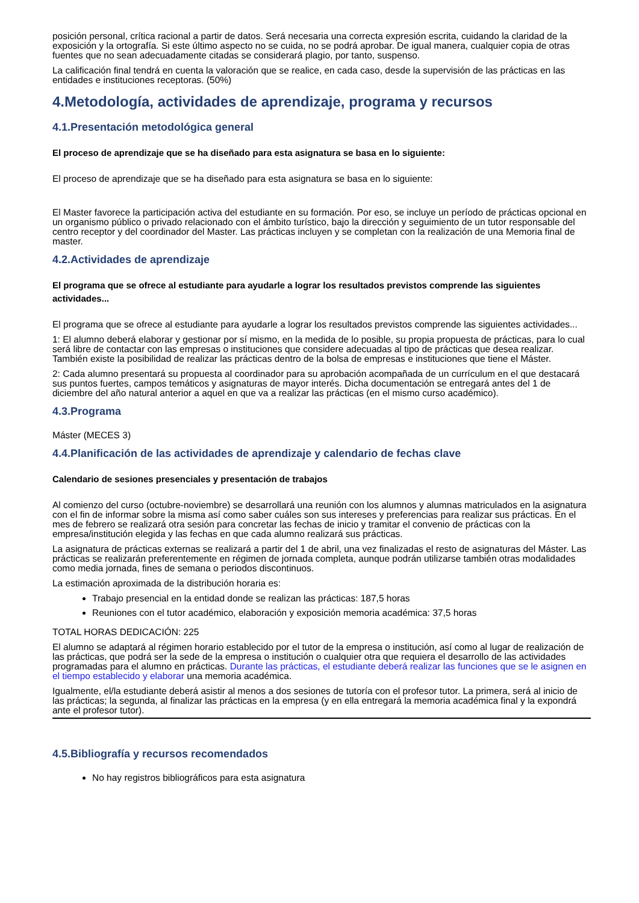posición personal, crítica racional a partir de datos. Será necesaria una correcta expresión escrita, cuidando la claridad de la exposición y la ortografía. Si este último aspecto no se cuida, no se podrá aprobar. De igual manera, cualquier copia de otras fuentes que no sean adecuadamente citadas se considerará plagio, por tanto, suspenso.
La calificación final tendrá en cuenta la valoración que se realice, en cada caso, desde la supervisión de las prácticas en las entidades e instituciones receptoras. (50%)
4.Metodología, actividades de aprendizaje, programa y recursos
4.1.Presentación metodológica general
El proceso de aprendizaje que se ha diseñado para esta asignatura se basa en lo siguiente:
El proceso de aprendizaje que se ha diseñado para esta asignatura se basa en lo siguiente:
El Master favorece la participación activa del estudiante en su formación. Por eso, se incluye un período de prácticas opcional en un organismo público o privado relacionado con el ámbito turístico, bajo la dirección y seguimiento de un tutor responsable del centro receptor y del coordinador del Master. Las prácticas incluyen y se completan con la realización de una Memoria final de master.
4.2.Actividades de aprendizaje
El programa que se ofrece al estudiante para ayudarle a lograr los resultados previstos comprende las siguientes actividades...
El programa que se ofrece al estudiante para ayudarle a lograr los resultados previstos comprende las siguientes actividades...
1: El alumno deberá elaborar y gestionar por sí mismo, en la medida de lo posible, su propia propuesta de prácticas, para lo cual será libre de contactar con las empresas o instituciones que considere adecuadas al tipo de prácticas que desea realizar. También existe la posibilidad de realizar las prácticas dentro de la bolsa de empresas e instituciones que tiene el Máster.
2: Cada alumno presentará su propuesta al coordinador para su aprobación acompañada de un currículum en el que destacará sus puntos fuertes, campos temáticos y asignaturas de mayor interés. Dicha documentación se entregará antes del 1 de diciembre del año natural anterior a aquel en que va a realizar las prácticas (en el mismo curso académico).
4.3.Programa
Máster (MECES 3)
4.4.Planificación de las actividades de aprendizaje y calendario de fechas clave
Calendario de sesiones presenciales y presentación de trabajos
Al comienzo del curso (octubre-noviembre) se desarrollará una reunión con los alumnos y alumnas matriculados en la asignatura con el fin de informar sobre la misma así como saber cuáles son sus intereses y preferencias para realizar sus prácticas. En el mes de febrero se realizará otra sesión para concretar las fechas de inicio y tramitar el convenio de prácticas con la empresa/institución elegida y las fechas en que cada alumno realizará sus prácticas.
La asignatura de prácticas externas se realizará a partir del 1 de abril, una vez finalizadas el resto de asignaturas del Máster. Las prácticas se realizarán preferentemente en régimen de jornada completa, aunque podrán utilizarse también otras modalidades como media jornada, fines de semana o periodos discontinuos.
La estimación aproximada de la distribución horaria es:
Trabajo presencial en la entidad donde se realizan las prácticas: 187,5 horas
Reuniones con el tutor académico, elaboración y exposición memoria académica: 37,5 horas
TOTAL HORAS DEDICACIÓN: 225
El alumno se adaptará al régimen horario establecido por el tutor de la empresa o institución, así como al lugar de realización de las prácticas, que podrá ser la sede de la empresa o institución o cualquier otra que requiera el desarrollo de las actividades programadas para el alumno en prácticas. Durante las prácticas, el estudiante deberá realizar las funciones que se le asignen en el tiempo establecido y elaborar una memoria académica.
Igualmente, el/la estudiante deberá asistir al menos a dos sesiones de tutoría con el profesor tutor. La primera, será al inicio de las prácticas; la segunda, al finalizar las prácticas en la empresa (y en ella entregará la memoria académica final y la expondrá ante el profesor tutor).
4.5.Bibliografía y recursos recomendados
No hay registros bibliográficos para esta asignatura